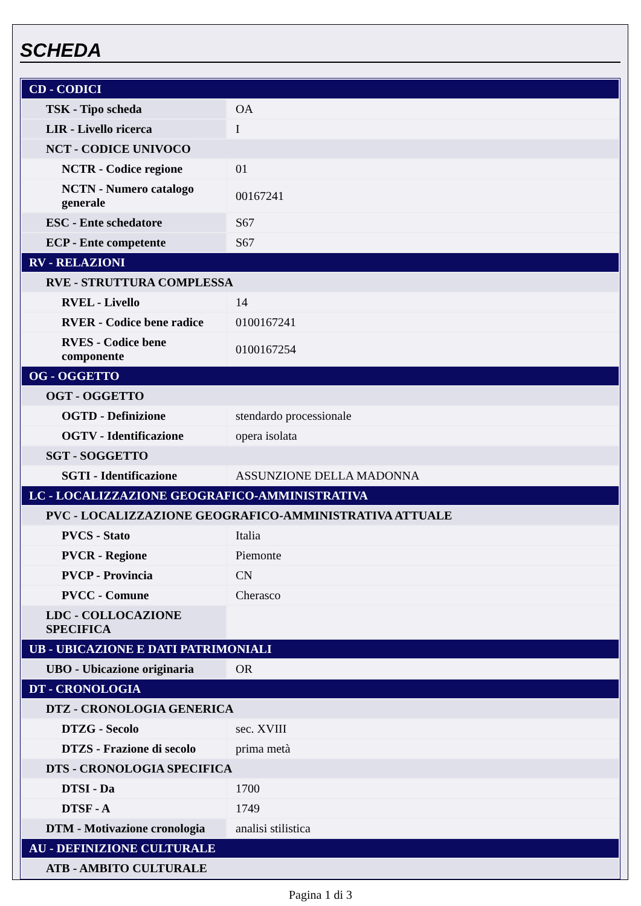SCHEDA
| CD - CODICI | |
| TSK - Tipo scheda | OA |
| LIR - Livello ricerca | I |
| NCT - CODICE UNIVOCO | |
| NCTR - Codice regione | 01 |
| NCTN - Numero catalogo generale | 00167241 |
| ESC - Ente schedatore | S67 |
| ECP - Ente competente | S67 |
| RV - RELAZIONI | |
| RVE - STRUTTURA COMPLESSA | |
| RVEL - Livello | 14 |
| RVER - Codice bene radice | 0100167241 |
| RVES - Codice bene componente | 0100167254 |
| OG - OGGETTO | |
| OGT - OGGETTO | |
| OGTD - Definizione | stendardo processionale |
| OGTV - Identificazione | opera isolata |
| SGT - SOGGETTO | |
| SGTI - Identificazione | ASSUNZIONE DELLA MADONNA |
| LC - LOCALIZZAZIONE GEOGRAFICO-AMMINISTRATIVA | |
| PVC - LOCALIZZAZIONE GEOGRAFICO-AMMINISTRATIVA ATTUALE | |
| PVCS - Stato | Italia |
| PVCR - Regione | Piemonte |
| PVCP - Provincia | CN |
| PVCC - Comune | Cherasco |
| LDC - COLLOCAZIONE SPECIFICA | |
| UB - UBICAZIONE E DATI PATRIMONIALI | |
| UBO - Ubicazione originaria | OR |
| DT - CRONOLOGIA | |
| DTZ - CRONOLOGIA GENERICA | |
| DTZG - Secolo | sec. XVIII |
| DTZS - Frazione di secolo | prima metà |
| DTS - CRONOLOGIA SPECIFICA | |
| DTSI - Da | 1700 |
| DTSF - A | 1749 |
| DTM - Motivazione cronologia | analisi stilistica |
| AU - DEFINIZIONE CULTURALE | |
| ATB - AMBITO CULTURALE | |
Pagina 1 di 3